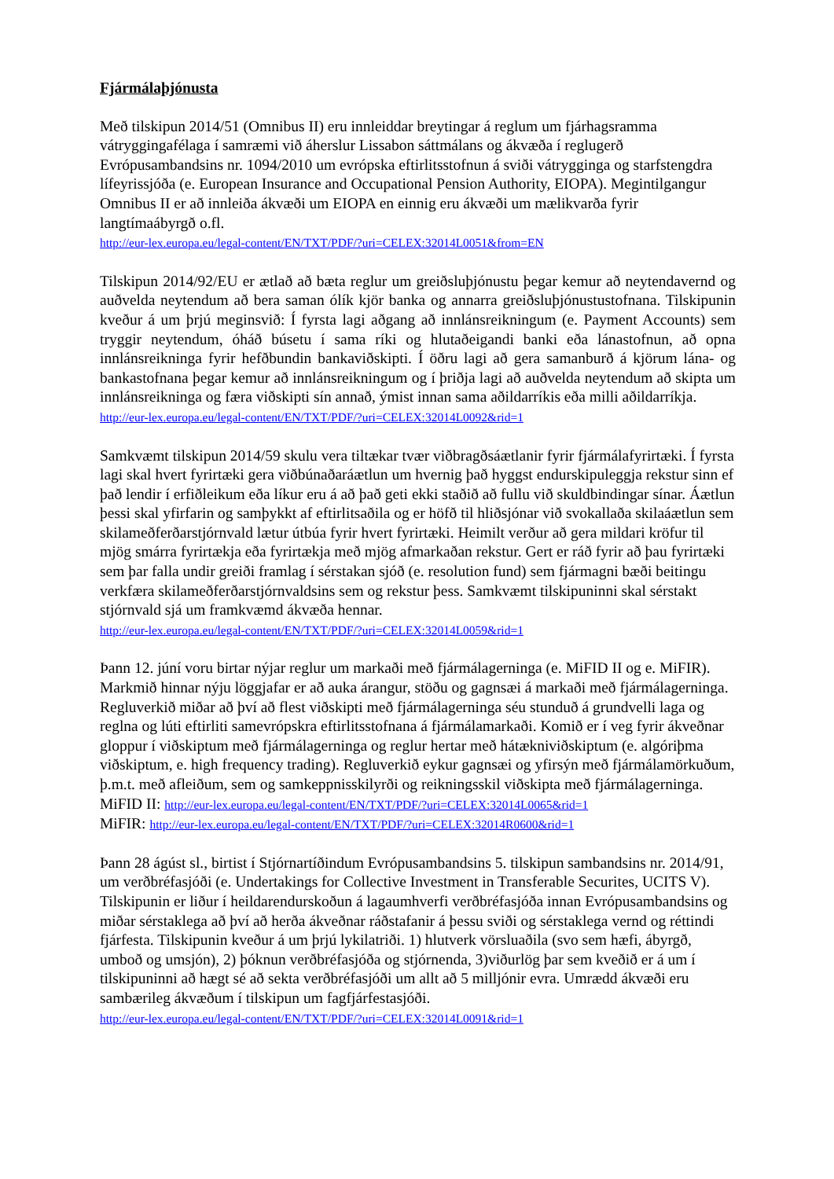Fjármálaþjónusta
Með tilskipun 2014/51 (Omnibus II) eru innleiddar breytingar á reglum um fjárhagsramma vátryggingafélaga í samræmi við áherslur Lissabon sáttmálans og ákvæða í reglugerð Evrópusambandsins nr. 1094/2010 um evrópska eftirlitsstofnun á sviði vátrygginga og starfstengdra lífeyrissjóða (e. European Insurance and Occupational Pension Authority, EIOPA). Megintilgangur Omnibus II er að innleiða ákvæði um EIOPA en einnig eru ákvæði um mælikvarða fyrir langtímaábyrgð o.fl.
http://eur-lex.europa.eu/legal-content/EN/TXT/PDF/?uri=CELEX:32014L0051&from=EN
Tilskipun 2014/92/EU er ætlað að bæta reglur um greiðsluþjónustu þegar kemur að neytendavernd og auðvelda neytendum að bera saman ólík kjör banka og annarra greiðsluþjónustustofnana. Tilskipunin kveður á um þrjú meginsvið: Í fyrsta lagi aðgang að innlánsreikningum (e. Payment Accounts) sem tryggir neytendum, óháð búsetu í sama ríki og hlutaðeigandi banki eða lánastofnun, að opna innlánsreikninga fyrir hefðbundin bankaviðskipti. Í öðru lagi að gera samanburð á kjörum lána- og bankastofnana þegar kemur að innlánsreikningum og í þriðja lagi að auðvelda neytendum að skipta um innlánsreikninga og færa viðskipti sín annað, ýmist innan sama aðildarríkis eða milli aðildarríkja.
http://eur-lex.europa.eu/legal-content/EN/TXT/PDF/?uri=CELEX:32014L0092&rid=1
Samkvæmt tilskipun 2014/59 skulu vera tiltækar tvær viðbragðsáætlanir fyrir fjármálafyrirtæki. Í fyrsta lagi skal hvert fyrirtæki gera viðbúnaðaráætlun um hvernig það hyggst endurskipuleggja rekstur sinn ef það lendir í erfiðleikum eða líkur eru á að það geti ekki staðið að fullu við skuldbindingar sínar. Áætlun þessi skal yfirfarin og samþykkt af eftirlitsaðila og er höfð til hliðsjónar við svokallaða skilaáætlun sem skilameðferðarstjórnvald lætur útbúa fyrir hvert fyrirtæki. Heimilt verður að gera mildari kröfur til mjög smárra fyrirtækja eða fyrirtækja með mjög afmarkaðan rekstur. Gert er ráð fyrir að þau fyrirtæki sem þar falla undir greiði framlag í sérstakan sjóð (e. resolution fund) sem fjármagni bæði beitingu verkfæra skilameðferðarstjórnvaldsins sem og rekstur þess. Samkvæmt tilskipuninni skal sérstakt stjórnvald sjá um framkvæmd ákvæða hennar.
http://eur-lex.europa.eu/legal-content/EN/TXT/PDF/?uri=CELEX:32014L0059&rid=1
Þann 12. júní voru birtar nýjar reglur um markaði með fjármálagerninga (e. MiFID II og e. MiFIR). Markmið hinnar nýju löggjafar er að auka árangur, stöðu og gagnsæi á markaði með fjármálagerninga. Regluverkið miðar að því að flest viðskipti með fjármálagerninga séu stunduð á grundvelli laga og reglna og lúti eftirliti samevrópskra eftirlitsstofnana á fjármálamarkaði. Komið er í veg fyrir ákveðnar gloppur í viðskiptum með fjármálagerninga og reglur hertar með hátækniviðskiptum (e. algóriþma viðskiptum, e. high frequency trading). Regluverkið eykur gagnsæi og yfirsýn með fjármálamörkuðum, þ.m.t. með afleiðum, sem og samkeppnisskilyrði og reikningsskil viðskipta með fjármálagerninga.
MiFID II: http://eur-lex.europa.eu/legal-content/EN/TXT/PDF/?uri=CELEX:32014L0065&rid=1
MiFIR: http://eur-lex.europa.eu/legal-content/EN/TXT/PDF/?uri=CELEX:32014R0600&rid=1
Þann 28 ágúst sl., birtist í Stjórnartíðindum Evrópusambandsins 5. tilskipun sambandsins nr. 2014/91, um verðbréfasjóði (e. Undertakings for Collective Investment in Transferable Securites, UCITS V). Tilskipunin er liður í heildarendurskoðun á lagaumhverfi verðbréfasjóða innan Evrópusambandsins og miðar sérstaklega að því að herða ákveðnar ráðstafanir á þessu sviði og sérstaklega vernd og réttindi fjárfesta. Tilskipunin kveður á um þrjú lykilatriði. 1) hlutverk vörsluaðila (svo sem hæfi, ábyrgð, umboð og umsjón), 2) þóknun verðbréfasjóða og stjórnenda, 3)viðurlög þar sem kveðið er á um í tilskipuninni að hægt sé að sekta verðbréfasjóði um allt að 5 milljónir evra. Umrædd ákvæði eru sambærileg ákvæðum í tilskipun um fagfjárfestasjóði.
http://eur-lex.europa.eu/legal-content/EN/TXT/PDF/?uri=CELEX:32014L0091&rid=1